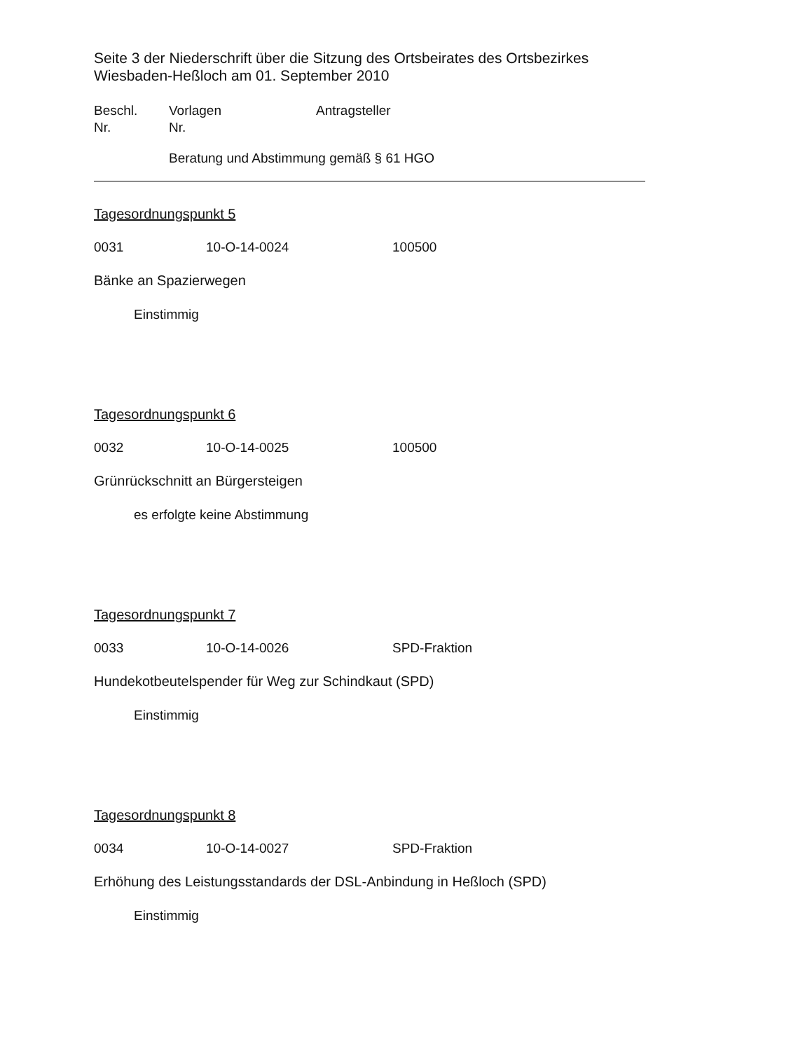Seite 3 der Niederschrift über die Sitzung des Ortsbeirates des Ortsbezirkes Wiesbaden-Heßloch am 01. September 2010
Beschl.
Nr. Vorlagen
Nr. Antragsteller
Beratung und Abstimmung gemäß § 61 HGO
Tagesordnungspunkt 5
0031 10-O-14-0024 100500
Bänke an Spazierwegen
Einstimmig
Tagesordnungspunkt 6
0032 10-O-14-0025 100500
Grünrückschnitt an Bürgersteigen
es erfolgte keine Abstimmung
Tagesordnungspunkt 7
0033 10-O-14-0026 SPD-Fraktion
Hundekotbeutelspender für Weg zur Schindkaut (SPD)
Einstimmig
Tagesordnungspunkt 8
0034 10-O-14-0027 SPD-Fraktion
Erhöhung des Leistungsstandards der DSL-Anbindung in Heßloch (SPD)
Einstimmig